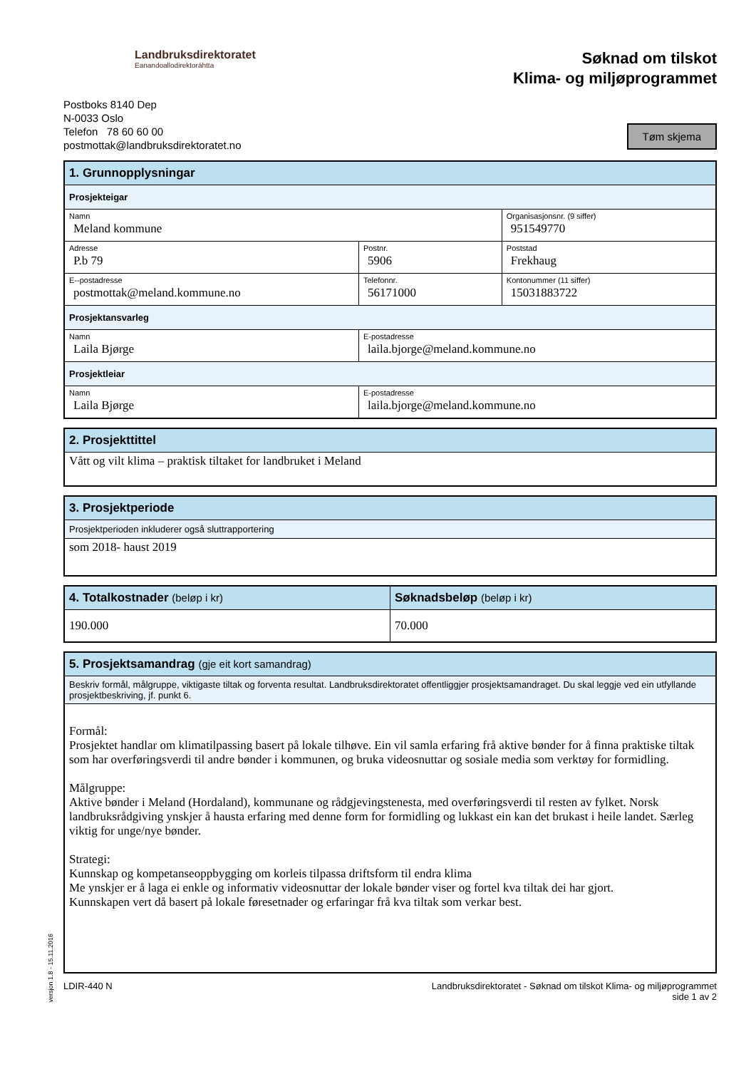Landbruksdirektoratet
Eanandoallodirektoráhtta
Postboks 8140 Dep
N-0033 Oslo
Telefon 78 60 60 00
postmottak@landbruksdirektoratet.no
Søknad om tilskot
Klima- og miljøprogrammet
Tøm skjema
| 1. Grunnopplysningar | | | |
| --- | --- | --- | --- |
| Prosjekteigar | | | |
| Namn Meland kommune | | | Organisasjonsnr. (9 siffer) 951549770 |
| Adresse P.b 79 | | Postnr. 5906 | Poststad Frekhaug |
| E--postadresse postmottak@meland.kommune.no | | Telefonnr. 56171000 | Kontonummer (11 siffer) 15031883722 |
| Prosjektansvarleg | | | |
| Namn Laila Bjørge | E-postadresse laila.bjorge@meland.kommune.no | | |
| Prosjektleiar | | | |
| Namn Laila Bjørge | E-postadresse laila.bjorge@meland.kommune.no | | |
| 2. Prosjekttittel |
| --- |
| Vått og vilt klima – praktisk tiltaket for landbruket i Meland |
| 3. Prosjektperiode |
| --- |
| Prosjektperioden inkluderer også sluttrapportering |
| som 2018- haust 2019 |
| 4. Totalkostnader (beløp i kr) | Søknadsbeløp (beløp i kr) |
| --- | --- |
| 190.000 | 70.000 |
| 5. Prosjektsamandrag (gje eit kort samandrag) |
| --- |
| Beskriv formål, målgruppe, viktigaste tiltak og forventa resultat. Landbruksdirektoratet offentliggjer prosjektsamandraget. Du skal leggje ved ein utfyllande prosjektbeskriving, jf. punkt 6. |
| Formål: Prosjektet handlar om klimatilpassing basert på lokale tilhøve. Ein vil samla erfaring frå aktive bønder for å finna praktiske tiltak som har overføringsverdi til andre bønder i kommunen, og bruka videosnuttar og sosiale media som verktøy for formidling. Målgruppe: Aktive bønder i Meland (Hordaland), kommunane og rådgjevingstenesta, med overføringsverdi til resten av fylket. Norsk landbruksrådgiving ynskjer å hausta erfaring med denne form for formidling og lukkast ein kan det brukast i heile landet. Særleg viktig for unge/nye bønder. Strategi: Kunnskap og kompetanseoppbygging om korleis tilpassa driftsform til endra klima Me ynskjer er å laga ei enkle og informativ videosnuttar der lokale bønder viser og fortel kva tiltak dei har gjort. Kunnskapen vert då basert på lokale føresetnader og erfaringar frå kva tiltak som verkar best. |
LDIR-440 N Landbruksdirektoratet - Søknad om tilskot Klima- og miljøprogrammet
side 1 av 2
versjon 1.8 - 15.11.2016